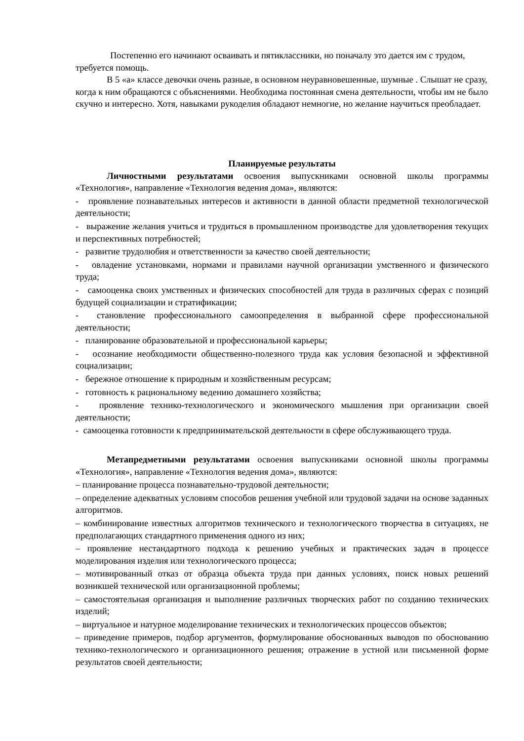Постепенно его начинают осваивать и пятиклассники, но поначалу это дается им с трудом, требуется помощь.
В 5 «а» классе девочки очень разные, в основном неуравновешенные, шумные . Слышат не сразу, когда к ним обращаются с объяснениями. Необходима постоянная смена деятельности, чтобы им не было скучно и интересно. Хотя, навыками рукоделия обладают немногие, но желание научиться преобладает.
Планируемые результаты
Личностными результатами освоения выпускниками основной школы программы «Технология», направление «Технология ведения дома», являются:
- проявление познавательных интересов и активности в данной области предметной технологической деятельности;
- выражение желания учиться и трудиться в промышленном производстве для удовлетворения текущих и перспективных потребностей;
- развитие трудолюбия и ответственности за качество своей деятельности;
- овладение установками, нормами и правилами научной организации умственного и физического труда;
- самооценка своих умственных и физических способностей для труда в различных сферах с позиций будущей социализации и стратификации;
- становление профессионального самоопределения в выбранной сфере профессиональной деятельности;
- планирование образовательной и профессиональной карьеры;
- осознание необходимости общественно-полезного труда как условия безопасной и эффективной социализации;
- бережное отношение к природным и хозяйственным ресурсам;
- готовность к рациональному ведению домашнего хозяйства;
- проявление технико-технологического и экономического мышления при организации своей деятельности;
- самооценка готовности к предпринимательской деятельности в сфере обслуживающего труда.
Метапредметными результатами освоения выпускниками основной школы программы «Технология», направление «Технология ведения дома», являются:
– планирование процесса познавательно-трудовой деятельности;
– определение адекватных условиям способов решения учебной или трудовой задачи на основе заданных алгоритмов.
– комбинирование известных алгоритмов технического и технологического творчества в ситуациях, не предполагающих стандартного применения одного из них;
– проявление нестандартного подхода к решению учебных и практических задач в процессе моделирования изделия или технологического процесса;
– мотивированный отказ от образца объекта труда при данных условиях, поиск новых решений возникшей технической или организационной проблемы;
– самостоятельная организация и выполнение различных творческих работ по созданию технических изделий;
– виртуальное и натурное моделирование технических и технологических процессов объектов;
– приведение примеров, подбор аргументов, формулирование обоснованных выводов по обоснованию технико-технологического и организационного решения; отражение в устной или письменной форме результатов своей деятельности;